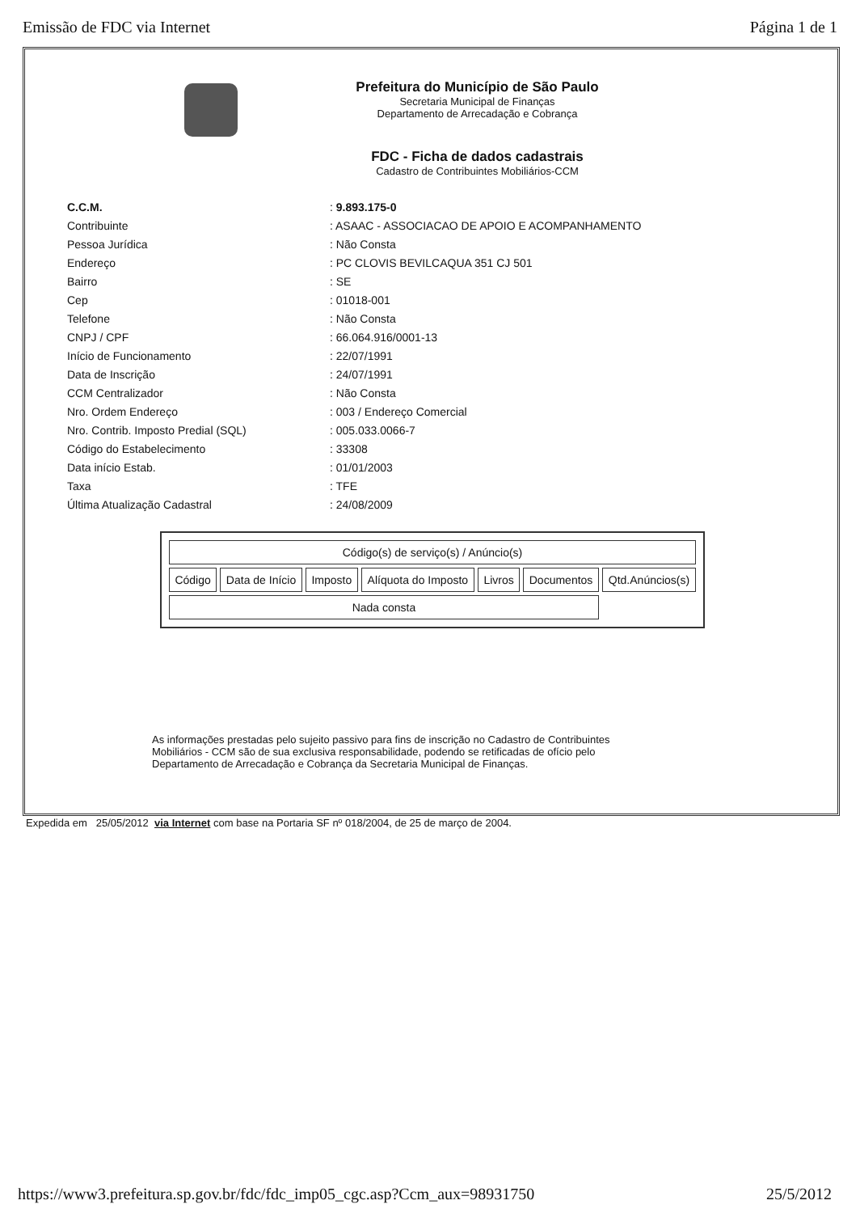Emissão de FDC via Internet Página 1 de 1
Prefeitura do Município de São Paulo
Secretaria Municipal de Finanças
Departamento de Arrecadação e Cobrança
FDC - Ficha de dados cadastrais
Cadastro de Contribuintes Mobiliários-CCM
| C.C.M. | : 9.893.175-0 |
| Contribuinte | : ASAAC - ASSOCIACAO DE APOIO E ACOMPANHAMENTO |
| Pessoa Jurídica | : Não Consta |
| Endereço | : PC CLOVIS BEVILCAQUA 351 CJ 501 |
| Bairro | : SE |
| Cep | : 01018-001 |
| Telefone | : Não Consta |
| CNPJ / CPF | : 66.064.916/0001-13 |
| Início de Funcionamento | : 22/07/1991 |
| Data de Inscrição | : 24/07/1991 |
| CCM Centralizador | : Não Consta |
| Nro. Ordem Endereço | : 003 / Endereço Comercial |
| Nro. Contrib. Imposto Predial (SQL) | : 005.033.0066-7 |
| Código do Estabelecimento | : 33308 |
| Data início Estab. | : 01/01/2003 |
| Taxa | : TFE |
| Última Atualização Cadastral | : 24/08/2009 |
| Código(s) de serviço(s) / Anúncio(s) | | | | | | |
| --- | --- | --- | --- | --- | --- | --- |
| Código | Data de Início | Imposto | Alíquota do Imposto | Livros | Documentos | Qtd.Anúncios(s) |
| Nada consta | | | | | | |
As informações prestadas pelo sujeito passivo para fins de inscrição no Cadastro de Contribuintes Mobiliários - CCM são de sua exclusiva responsabilidade, podendo se retificadas de ofício pelo Departamento de Arrecadação e Cobrança da Secretaria Municipal de Finanças.
Expedida em 25/05/2012 via Internet com base na Portaria SF nº 018/2004, de 25 de março de 2004.
https://www3.prefeitura.sp.gov.br/fdc/fdc_imp05_cgc.asp?Ccm_aux=98931750 25/5/2012